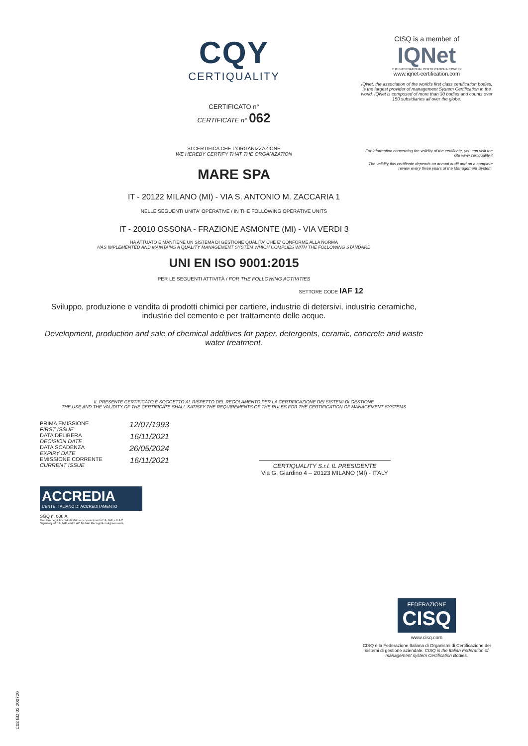CQY
CERTIQUALITY
CERTIFICATO n°
CERTIFICATE n° 062
SI CERTIFICA CHE L'ORGANIZZAZIONE
WE HEREBY CERTIFY THAT THE ORGANIZATION
MARE SPA
IT - 20122 MILANO (MI) - VIA S. ANTONIO M. ZACCARIA 1
NELLE SEGUENTI UNITA' OPERATIVE / IN THE FOLLOWING OPERATIVE UNITS
IT - 20010 OSSONA - FRAZIONE ASMONTE (MI) - VIA VERDI 3
HA ATTUATO E MANTIENE UN SISTEMA DI GESTIONE QUALITA' CHE E' CONFORME ALLA NORMA
HAS IMPLEMENTED AND MAINTAINS A QUALITY MANAGEMENT SYSTEM WHICH COMPLIES WITH THE FOLLOWING STANDARD
UNI EN ISO 9001:2015
PER LE SEGUENTI ATTIVITÀ / FOR THE FOLLOWING ACTIVITIES
SETTORE CODE IAF 12
Sviluppo, produzione e vendita di prodotti chimici per cartiere, industrie di detersivi, industrie ceramiche, industrie del cemento e per trattamento delle acque.
Development, production and sale of chemical additives for paper, detergents, ceramic, concrete and waste water treatment.
IL PRESENTE CERTIFICATO È SOGGETTO AL RISPETTO DEL REGOLAMENTO PER LA CERTIFICAZIONE DEI SISTEMI DI GESTIONE
THE USE AND THE VALIDITY OF THE CERTIFICATE SHALL SATISFY THE REQUIREMENTS OF THE RULES FOR THE CERTIFICATION OF MANAGEMENT SYSTEMS
PRIMA EMISSIONE
FIRST ISSUE 12/07/1993
DATA DELIBERA
DECISION DATE 16/11/2021
DATA SCADENZA
EXPIRY DATE 26/05/2024
EMISSIONE CORRENTE
CURRENT ISSUE 16/11/2021
CERTIQUALITY S.r.l. IL PRESIDENTE
Via G. Giardino 4 – 20123 MILANO (MI) - ITALY
ACCREDIA
L'ENTE ITALIANO DI ACCREDITAMENTO
SGQ n. 008 A
Membro degli Accordi di Mutuo riconoscimento EA, IAF e ILAC.
Signatory of EA, IAF and ILAC Mutual Recognition Agreements.
CISQ is a member of
IQNet
THE INTERNATIONAL CERTIFICATION NETWORK
www.iqnet-certification.com
IQNet, the association of the world's first class certification bodies, is the largest provider of management System Certification in the world. IQNet is composed of more than 30 bodies and counts over 150 subsidiaries all over the globe.
For information concerning the validity of the certificate, you can visit the site www.certiquality.it
The validity this certificate depends on annual audit and on a complete review every three years of the Management System.
FEDERAZIONE
CISQ
www.cisq.com
CISQ è la Federazione Italiana di Organismi di Certificazione dei sistemi di gestione aziendale. CISQ is the Italian Federation of management system Certification Bodies.
C02 ED 02 200720